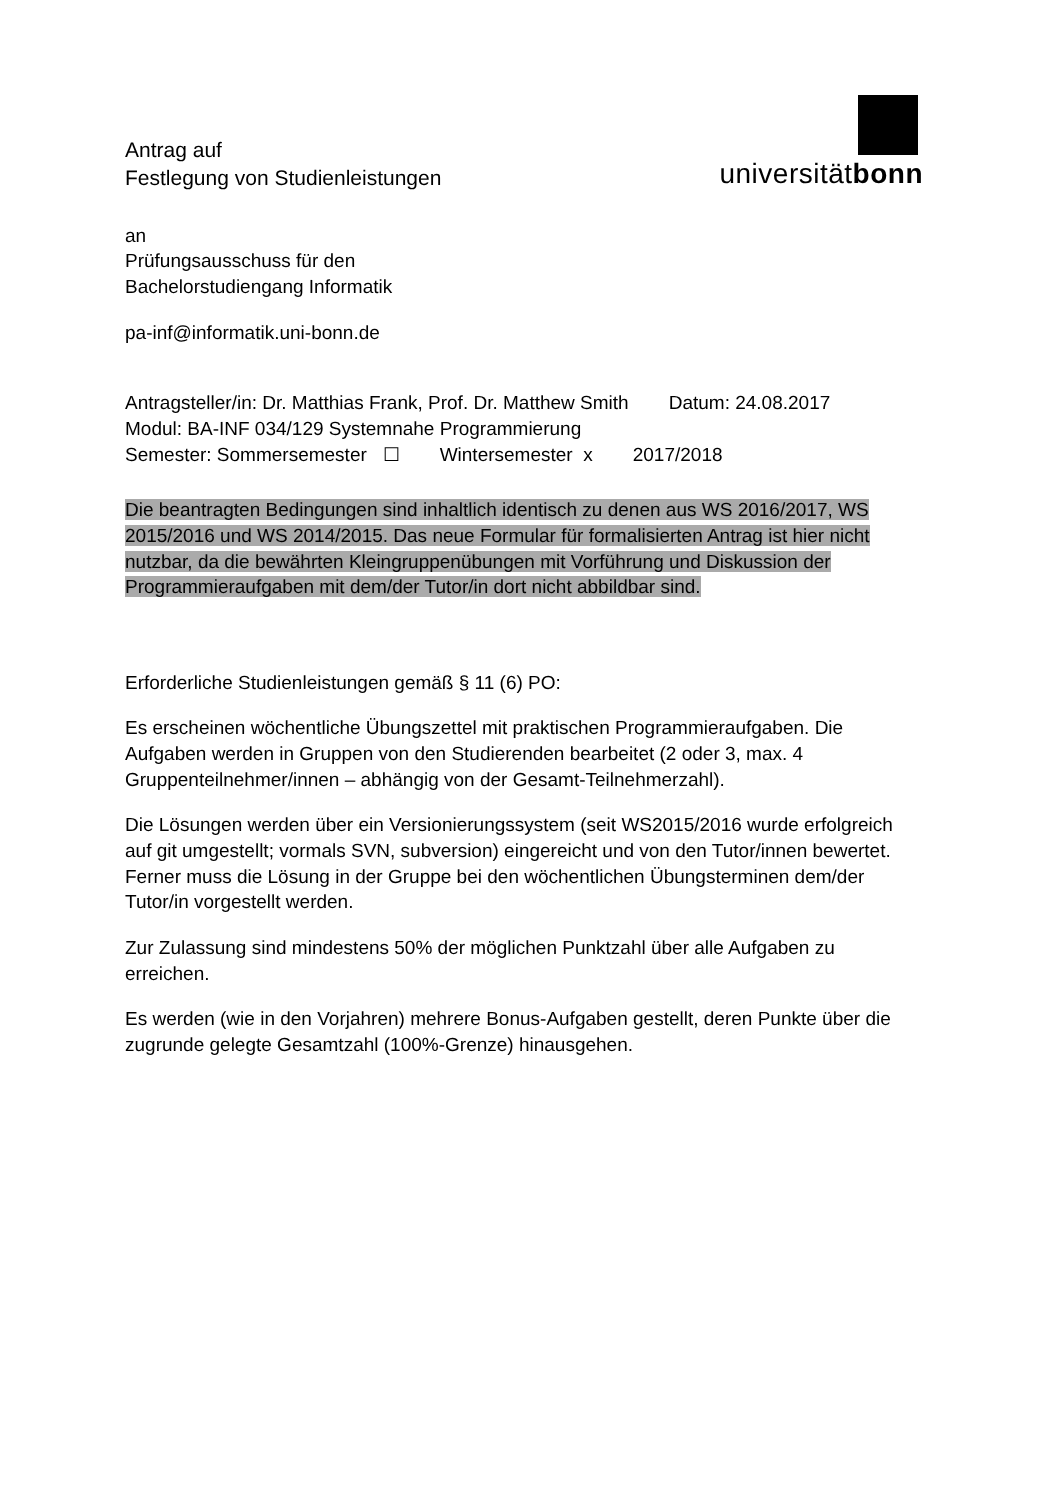Antrag auf
Festlegung von Studienleistungen
universitätbonn
an
Prüfungsausschuss für den
Bachelorstudiengang Informatik
pa-inf@informatik.uni-bonn.de
Antragsteller/in: Dr. Matthias Frank, Prof. Dr. Matthew Smith Datum: 24.08.2017
Modul: BA-INF 034/129 Systemnahe Programmierung
Semester: Sommersemester ☐ Wintersemester x 2017/2018
Die beantragten Bedingungen sind inhaltlich identisch zu denen aus WS 2016/2017, WS 2015/2016 und WS 2014/2015. Das neue Formular für formalisierten Antrag ist hier nicht nutzbar, da die bewährten Kleingruppenübungen mit Vorführung und Diskussion der Programmieraufgaben mit dem/der Tutor/in dort nicht abbildbar sind.
Erforderliche Studienleistungen gemäß § 11 (6) PO:
Es erscheinen wöchentliche Übungszettel mit praktischen Programmieraufgaben. Die Aufgaben werden in Gruppen von den Studierenden bearbeitet (2 oder 3, max. 4 Gruppenteilnehmer/innen – abhängig von der Gesamt-Teilnehmerzahl).
Die Lösungen werden über ein Versionierungssystem (seit WS2015/2016 wurde erfolgreich auf git umgestellt; vormals SVN, subversion) eingereicht und von den Tutor/innen bewertet. Ferner muss die Lösung in der Gruppe bei den wöchentlichen Übungsterminen dem/der Tutor/in vorgestellt werden.
Zur Zulassung sind mindestens 50% der möglichen Punktzahl über alle Aufgaben zu erreichen.
Es werden (wie in den Vorjahren) mehrere Bonus-Aufgaben gestellt, deren Punkte über die zugrunde gelegte Gesamtzahl (100%-Grenze) hinausgehen.